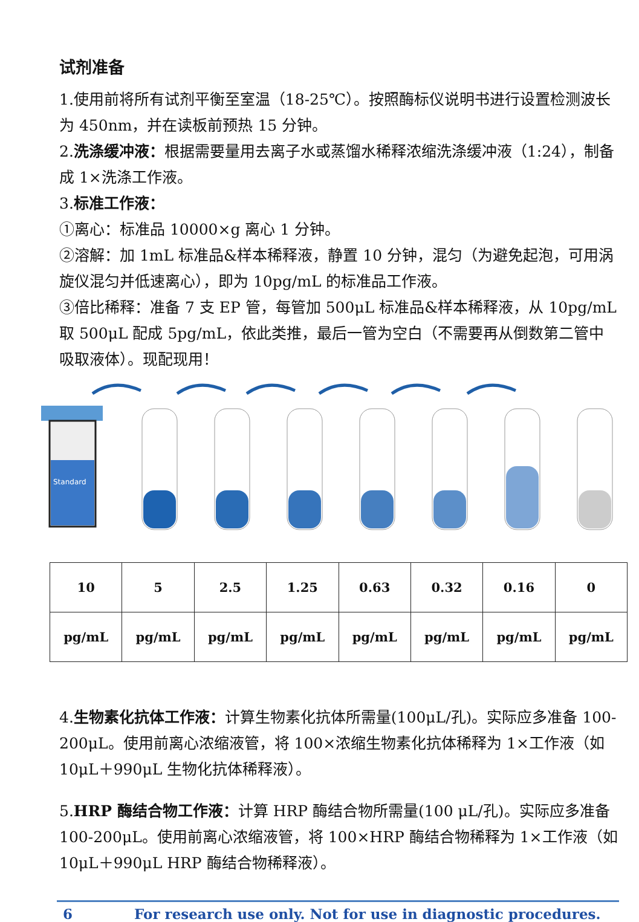试剂准备
1.使用前将所有试剂平衡至室温（18-25℃）。按照酶标仪说明书进行设置检测波长为 450nm，并在读板前预热 15 分钟。
2.洗涤缓冲液：根据需要量用去离子水或蒸馏水稀释浓缩洗涤缓冲液（1:24），制备成 1×洗涤工作液。
3.标准工作液：
①离心：标准品 10000×g 离心 1 分钟。
②溶解：加 1mL 标准品&样本稀释液，静置 10 分钟，混匀（为避免起泡，可用涡旋仪混匀并低速离心），即为 10pg/mL 的标准品工作液。
③倍比稀释：准备 7 支 EP 管，每管加 500μL 标准品&样本稀释液，从 10pg/mL 取 500μL 配成 5pg/mL，依此类推，最后一管为空白（不需要再从倒数第二管中吸取液体）。现配现用！
Standard
| 10 | 5 | 2.5 | 1.25 | 0.63 | 0.32 | 0.16 | 0 |
| pg/mL | pg/mL | pg/mL | pg/mL | pg/mL | pg/mL | pg/mL | pg/mL |
4.生物素化抗体工作液：计算生物素化抗体所需量(100μL/孔)。实际应多准备 100-200μL。使用前离心浓缩液管，将 100×浓缩生物素化抗体稀释为 1×工作液（如 10μL＋990μL 生物化抗体稀释液）。
5.HRP 酶结合物工作液：计算 HRP 酶结合物所需量(100 μL/孔)。实际应多准备 100-200μL。使用前离心浓缩液管，将 100×HRP 酶结合物稀释为 1×工作液（如 10μL＋990μL HRP 酶结合物稀释液）。
6 For research use only. Not for use in diagnostic procedures.